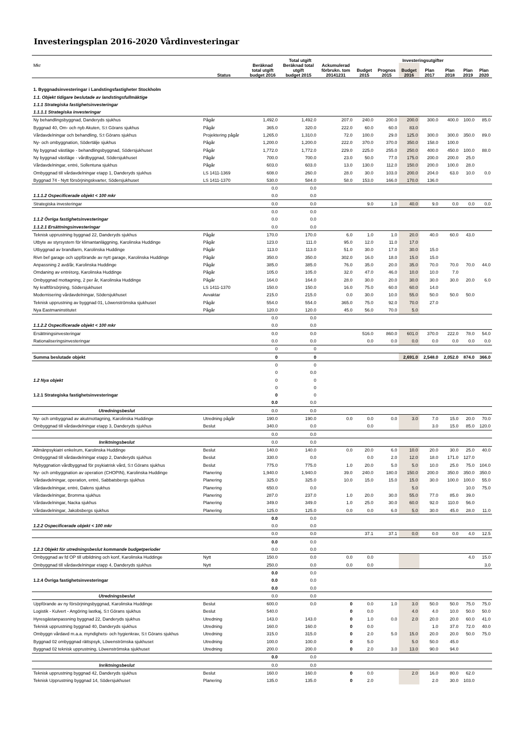Investeringsplan 2016-2020 Vårdinvesteringar
| | | Total utgift | | | Investeringsutgifter | | | | | | |
| --- | --- | --- | --- | --- | --- | --- | --- | --- | --- | --- | --- |
| Mkr | Status | Beräknad total utgift budget 2016 | Beräknad total utgift budget 2015 | Ackumulerad förbrukn. tom 20141231 | Budget 2015 | Prognos 2015 | Budget 2016 | Plan 2017 | Plan 2018 | Plan 2019 | Plan 2020 |
| 1. Byggnadsinvesteringar i Landstingsfastigheter Stockholm | | | | | | | | | | | |
| 1.1. Objekt tidigare beslutade av landstingsfullmäktige | | | | | | | | | | | |
| 1.1.1 Strategiska fastighetsinvesteringar | | | | | | | | | | | |
| 1.1.1.1 Strategiska investeringar | | | | | | | | | | | |
| Ny behandlingsbyggnad, Danderyds sjukhus | Pågår | 1,492.0 | 1,492.0 | 207.0 | 240.0 | 200.0 | 200.0 | 300.0 | 400.0 | 100.0 | 85.0 |
| Byggnad 40, Om- och nyb Akuten, S:t Görans sjukhus | Pågår | 365.0 | 320.0 | 222.0 | 60.0 | 60.0 | 83.0 | | | | |
| Vårdavdelningar och behandling, S:t Görans sjukhus | Projektering pågår | 1,265.0 | 1,310.0 | 72.0 | 100.0 | 29.0 | 125.0 | 300.0 | 300.0 | 350.0 | 89.0 |
| Ny- och ombyggnation, Södertälje sjukhus | Pågår | 1,200.0 | 1,200.0 | 222.0 | 370.0 | 370.0 | 350.0 | 158.0 | 100.0 | | |
| Ny byggnad västläge - behandlingsbyggnad, Södersjukhuset | Pågår | 1,772.0 | 1,772.0 | 229.0 | 225.0 | 255.0 | 250.0 | 400.0 | 450.0 | 100.0 | 88.0 |
| Ny byggnad västläge - vårdbyggnad, Södersjukhuset | Pågår | 700.0 | 700.0 | 23.0 | 50.0 | 77.0 | 175.0 | 200.0 | 200.0 | 25.0 | |
| Vårdavdelningar, entré, Sollentuna sjukhus | Pågår | 603.0 | 603.0 | 13.0 | 130.0 | 112.0 | 150.0 | 200.0 | 100.0 | 28.0 | |
| Ombyggnad till vårdavdelningar etapp 1, Danderyds sjukhus | LS 1411-1369 | 608.0 | 260.0 | 28.0 | 30.0 | 103.0 | 200.0 | 204.0 | 63.0 | 10.0 | 0.0 |
| Byggnad 74 - Nytt försörjningskvarter, Södersjukhuset | LS 1411-1370 | 530.0 | 584.0 | 58.0 | 153.0 | 166.0 | 170.0 | 136.0 | | | |
| | | 0.0 | 0.0 | | | | | | | | |
| 1.1.1.2 Ospecificerade objekt < 100 mkr | | 0.0 | 0.0 | | | | | | | | |
| Strategiska investeringar | | 0.0 | 0.0 | | 9.0 | 1.0 | 40.0 | 9.0 | 0.0 | 0.0 | 0.0 |
| | | 0.0 | 0.0 | | | | | | | | |
| 1.1.2 Övriga fastighetsinvesteringar | | 0.0 | 0.0 | | | | | | | | |
| 1.1.2.1 Ersättningsinvesteringar | | 0.0 | 0.0 | | | | | | | | |
| Teknisk upprustning byggnad 22, Danderyds sjukhus | Pågår | 170.0 | 170.0 | 6.0 | 1.0 | 1.0 | 20.0 | 40.0 | 60.0 | 43.0 | |
| Utbyte av styrsystem för klimantanläggning, Karolinska Huddinge | Pågår | 123.0 | 111.0 | 95.0 | 12.0 | 11.0 | 17.0 | | | | |
| Utbyggnad av brandlarm, Karolinska Huddinge | Pågår | 113.0 | 113.0 | 51.0 | 30.0 | 17.0 | 30.0 | 15.0 | | | |
| Rivn bef garage och uppförande av nytt garage, Karolinska Huddinge | Pågår | 350.0 | 350.0 | 302.0 | 16.0 | 18.0 | 15.0 | 15.0 | | | |
| Anpassning 2 avd/år, Karolinska Huddinge | Pågår | 385.0 | 385.0 | 76.0 | 35.0 | 20.0 | 35.0 | 70.0 | 70.0 | 70.0 | 44.0 |
| Omdaning av entrétorg, Karolinska Huddinge | Pågår | 105.0 | 105.0 | 32.0 | 47.0 | 46.0 | 10.0 | 10.0 | 7.0 | | |
| Ombyggnad mottagning, 2 per år, Karolinska Huddinge | Pågår | 164.0 | 164.0 | 28.0 | 30.0 | 20.0 | 30.0 | 30.0 | 30.0 | 20.0 | 6.0 |
| Ny kraftförsörjning, Södersjukhuset | LS 1411-1370 | 150.0 | 150.0 | 16.0 | 75.0 | 60.0 | 60.0 | 14.0 | | | |
| Modernisering vårdavdelningar, Södersjukhuset | Avvaktar | 215.0 | 215.0 | 0.0 | 30.0 | 10.0 | 55.0 | 50.0 | 50.0 | 50.0 | |
| Teknisk upprustning av byggnad 01, Löwenströmska sjukhuset | Pågår | 554.0 | 554.0 | 365.0 | 75.0 | 92.0 | 70.0 | 27.0 | | | |
| Nya Eastmaninstitutet | Pågår | 120.0 | 120.0 | 45.0 | 56.0 | 70.0 | 5.0 | | | | |
| | | 0.0 | 0.0 | | | | | | | | |
| 1.1.2.2 Ospecificerade objekt < 100 mkr | | 0.0 | 0.0 | | | | | | | | |
| Ersättningsinvesteringar | | 0.0 | 0.0 | | 516.0 | 860.0 | 601.0 | 370.0 | 222.0 | 78.0 | 54.0 |
| Rationaliseringsinvesteringar | | 0.0 | 0.0 | | 0.0 | 0.0 | 0.0 | 0.0 | 0.0 | 0.0 | 0.0 |
| | | 0 | 0 | | | | | | | | |
| Summa beslutade objekt | | 0 | 0 | | | | 2,691.0 | 2,548.0 | 2,052.0 | 874.0 | 366.0 |
| | | 0 | 0 | | | | | | | | |
| | | 0 | 0.0 | | | | | | | | |
| 1.2 Nya objekt | | 0 | 0 | | | | | | | | |
| | | 0 | 0 | | | | | | | | |
| 1.2.1 Strategiska fastighetsinvesteringar | | 0 | 0 | | | | | | | | |
| | | 0.0 | 0.0 | | | | | | | | |
| Utredningsbeslut | | 0.0 | 0.0 | | | | | | | | |
| Ny- och ombyggnad av akutmottagning, Karolinska Huddinge | Utredning pågår | 190.0 | 190.0 | 0.0 | 0.0 | 0.0 | 3.0 | 7.0 | 15.0 | 20.0 | 70.0 |
| Ombyggnad till vårdavdelningar etapp 3, Danderyds sjukhus | Beslut | 340.0 | 0.0 | | 0.0 | | | 3.0 | 15.0 | 85.0 | 120.0 |
| | | 0.0 | 0.0 | | | | | | | | |
| Inriktningsbeslut | | 0.0 | 0.0 | | | | | | | | |
| Allmänpsykiatri enkelrum, Karolinska Huddinge | Beslut | 140.0 | 140.0 | 0.0 | 20.0 | 6.0 | 10.0 | 20.0 | 30.0 | 25.0 | 40.0 |
| Ombyggnad till vårdavdelningar etapp 2, Danderyds sjukhus | Beslut | 330.0 | 0.0 | | 0.0 | 2.0 | 12.0 | 18.0 | 171.0 | 127.0 | |
| Nybyggnation vårdbyggnad för psykiatrisk vård, S:t Görans sjukhus | Beslut | 775.0 | 775.0 | 1.0 | 20.0 | 5.0 | 5.0 | 10.0 | 25.0 | 75.0 | 104.0 |
| Ny- och ombyggnation av operation (CHOPIN), Karolinska Huddinge | Planering | 1,940.0 | 1,940.0 | 39.0 | 240.0 | 180.0 | 150.0 | 200.0 | 350.0 | 350.0 | 350.0 |
| Vårdavdelningar, operation, entré, Sabbatsbergs sjukhus | Planering | 325.0 | 325.0 | 10.0 | 15.0 | 15.0 | 15.0 | 30.0 | 100.0 | 100.0 | 55.0 |
| Vårdavdelningar, entré, Dalens sjukhus | Planering | 650.0 | 0.0 | | | | 5.0 | | | 10.0 | 75.0 |
| Vårdavdelningar, Bromma sjukhus | Planering | 287.0 | 237.0 | 1.0 | 20.0 | 30.0 | 55.0 | 77.0 | 85.0 | 39.0 | |
| Vårdavdelningar, Nacka sjukhus | Planering | 349.0 | 349.0 | 1.0 | 25.0 | 30.0 | 60.0 | 92.0 | 110.0 | 56.0 | |
| Vårdavdelningar, Jakobsbergs sjukhus | Planering | 125.0 | 125.0 | 0.0 | 0.0 | 6.0 | 5.0 | 30.0 | 45.0 | 28.0 | 11.0 |
| | | 0.0 | 0.0 | | | | | | | | |
| 1.2.2 Ospecificerade objekt < 100 mkr | | 0.0 | 0.0 | | | | | | | | |
| | | 0.0 | 0.0 | | 37.1 | 37.1 | 0.0 | 0.0 | 0.0 | 4.0 | 12.5 |
| | | 0.0 | 0.0 | | | | | | | | |
| 1.2.3 Objekt för utredningsbeslut kommande budgetperioder | | 0.0 | 0.0 | | | | | | | | |
| Ombyggnad av fd OP till utbildning och konf, Karolinska Huddinge | Nytt | 150.0 | 0.0 | 0.0 | 0.0 | | | | | 4.0 | 15.0 |
| Ombyggnad till vårdavdelningar etapp 4, Danderyds sjukhus | Nytt | 250.0 | 0.0 | 0.0 | 0.0 | | | | | | 3.0 |
| | | 0.0 | 0.0 | | | | | | | | |
| 1.2.4 Övriga fastighetsinvesteringar | | 0.0 | 0.0 | | | | | | | | |
| | | 0.0 | 0.0 | | | | | | | | |
| Utredningsbeslut | | 0.0 | 0.0 | | | | | | | | |
| Uppförande av ny försörjningsbyggnad, Karolinska Huddinge | Beslut | 600.0 | 0.0 | 0 | 0.0 | 1.0 | 3.0 | 50.0 | 50.0 | 75.0 | 75.0 |
| Logistik - Kulvert - Angöring lastkaj, S:t Görans sjukhus | Beslut | 540.0 | | 0 | 0.0 | | 4.0 | 4.0 | 10.0 | 50.0 | 50.0 |
| Hyresgästanpassning byggnad 22, Danderyds sjukhus | Utredning | 143.0 | 143.0 | 0 | 1.0 | 0.0 | 2.0 | 20.0 | 20.0 | 60.0 | 41.0 |
| Teknisk upprustning byggnad 40, Danderyds sjukhus | Utredning | 160.0 | 160.0 | 0 | 0.0 | | | 1.0 | 37.0 | 72.0 | 40.0 |
| Ombyggn vårdavd m.a.a. myndighets- och hygienkrav, S:t Görans sjukhus | Utredning | 315.0 | 315.0 | 0 | 2.0 | 5.0 | 15.0 | 20.0 | 20.0 | 50.0 | 75.0 |
| Byggnad 02 ombyggnad rättspsyk, Löwenströmska sjukhuset | Utredning | 100.0 | 100.0 | 0 | 5.0 | | 5.0 | 50.0 | 45.0 | | |
| Byggnad 02 teknisk upprustning, Löwenströmska sjukhuset | Utredning | 200.0 | 200.0 | 0 | 2.0 | 3.0 | 13.0 | 90.0 | 94.0 | | |
| | | 0.0 | 0.0 | | | | | | | | |
| Inriktningsbeslut | | 0.0 | 0.0 | | | | | | | | |
| Teknisk upprustning byggnad 42, Danderyds sjukhus | Beslut | 160.0 | 160.0 | 0 | 0.0 | | 2.0 | 16.0 | 80.0 | 62.0 | |
| Teknisk Upprustning byggnad 14, Södersjukhuset | Planering | 135.0 | 135.0 | 0 | 2.0 | | | 2.0 | 30.0 | 103.0 | |